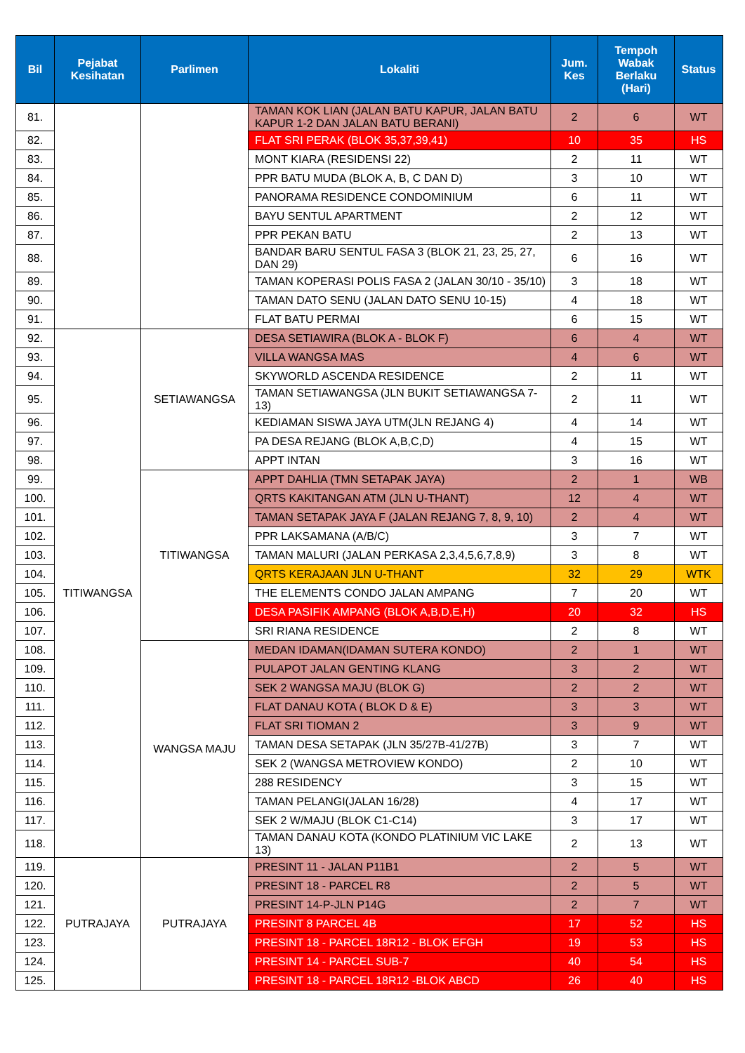| Bil | Pejabat Kesihatan | Parlimen | Lokaliti | Jum. Kes | Tempoh Wabak Berlaku (Hari) | Status |
| --- | --- | --- | --- | --- | --- | --- |
| 81. | | | TAMAN KOK LIAN (JALAN BATU KAPUR, JALAN BATU KAPUR 1-2 DAN JALAN BATU BERANI) | 2 | 6 | WT |
| 82. | | | FLAT SRI PERAK (BLOK 35,37,39,41) | 10 | 35 | HS |
| 83. | | | MONT KIARA (RESIDENSI 22) | 2 | 11 | WT |
| 84. | | | PPR BATU MUDA (BLOK A, B, C DAN D) | 3 | 10 | WT |
| 85. | | | PANORAMA RESIDENCE CONDOMINIUM | 6 | 11 | WT |
| 86. | | | BAYU SENTUL APARTMENT | 2 | 12 | WT |
| 87. | | | PPR PEKAN BATU | 2 | 13 | WT |
| 88. | | | BANDAR BARU SENTUL FASA 3 (BLOK 21, 23, 25, 27, DAN 29) | 6 | 16 | WT |
| 89. | | | TAMAN KOPERASI POLIS FASA 2 (JALAN 30/10 - 35/10) | 3 | 18 | WT |
| 90. | | | TAMAN DATO SENU (JALAN DATO SENU 10-15) | 4 | 18 | WT |
| 91. | | | FLAT BATU PERMAI | 6 | 15 | WT |
| 92. | TITIWANGSA | SETIAWANGSA | DESA SETIAWIRA (BLOK A - BLOK F) | 6 | 4 | WT |
| 93. | | | VILLA WANGSA MAS | 4 | 6 | WT |
| 94. | | | SKYWORLD ASCENDA RESIDENCE | 2 | 11 | WT |
| 95. | | | TAMAN SETIAWANGSA (JLN BUKIT SETIAWANGSA 7-13) | 2 | 11 | WT |
| 96. | | | KEDIAMAN SISWA JAYA UTM(JLN REJANG 4) | 4 | 14 | WT |
| 97. | | | PA DESA REJANG (BLOK A,B,C,D) | 4 | 15 | WT |
| 98. | | | APPT INTAN | 3 | 16 | WT |
| 99. | | TITIWANGSA | APPT DAHLIA (TMN SETAPAK JAYA) | 2 | 1 | WB |
| 100. | | | QRTS KAKITANGAN ATM (JLN U-THANT) | 12 | 4 | WT |
| 101. | | | TAMAN SETAPAK JAYA F (JALAN REJANG 7, 8, 9, 10) | 2 | 4 | WT |
| 102. | | | PPR LAKSAMANA (A/B/C) | 3 | 7 | WT |
| 103. | | | TAMAN MALURI (JALAN PERKASA 2,3,4,5,6,7,8,9) | 3 | 8 | WT |
| 104. | | | QRTS KERAJAAN JLN U-THANT | 32 | 29 | WTK |
| 105. | | | THE ELEMENTS CONDO JALAN AMPANG | 7 | 20 | WT |
| 106. | | | DESA PASIFIK AMPANG (BLOK A,B,D,E,H) | 20 | 32 | HS |
| 107. | | | SRI RIANA RESIDENCE | 2 | 8 | WT |
| 108. | | WANGSA MAJU | MEDAN IDAMAN(IDAMAN SUTERA KONDO) | 2 | 1 | WT |
| 109. | | | PULAPOT JALAN GENTING KLANG | 3 | 2 | WT |
| 110. | | | SEK 2 WANGSA MAJU (BLOK G) | 2 | 2 | WT |
| 111. | | | FLAT DANAU KOTA ( BLOK D & E) | 3 | 3 | WT |
| 112. | | | FLAT SRI TIOMAN 2 | 3 | 9 | WT |
| 113. | | | TAMAN DESA SETAPAK (JLN 35/27B-41/27B) | 3 | 7 | WT |
| 114. | | | SEK 2 (WANGSA METROVIEW KONDO) | 2 | 10 | WT |
| 115. | | | 288 RESIDENCY | 3 | 15 | WT |
| 116. | | | TAMAN PELANGI(JALAN 16/28) | 4 | 17 | WT |
| 117. | | | SEK 2 W/MAJU (BLOK C1-C14) | 3 | 17 | WT |
| 118. | | | TAMAN DANAU KOTA (KONDO PLATINIUM VIC LAKE 13) | 2 | 13 | WT |
| 119. | PUTRAJAYA | PUTRAJAYA | PRESINT 11 - JALAN P11B1 | 2 | 5 | WT |
| 120. | | | PRESINT 18 - PARCEL R8 | 2 | 5 | WT |
| 121. | | | PRESINT 14-P-JLN P14G | 2 | 7 | WT |
| 122. | | | PRESINT 8 PARCEL 4B | 17 | 52 | HS |
| 123. | | | PRESINT 18 - PARCEL 18R12 - BLOK EFGH | 19 | 53 | HS |
| 124. | | | PRESINT 14 - PARCEL SUB-7 | 40 | 54 | HS |
| 125. | | | PRESINT 18 - PARCEL 18R12 -BLOK ABCD | 26 | 40 | HS |